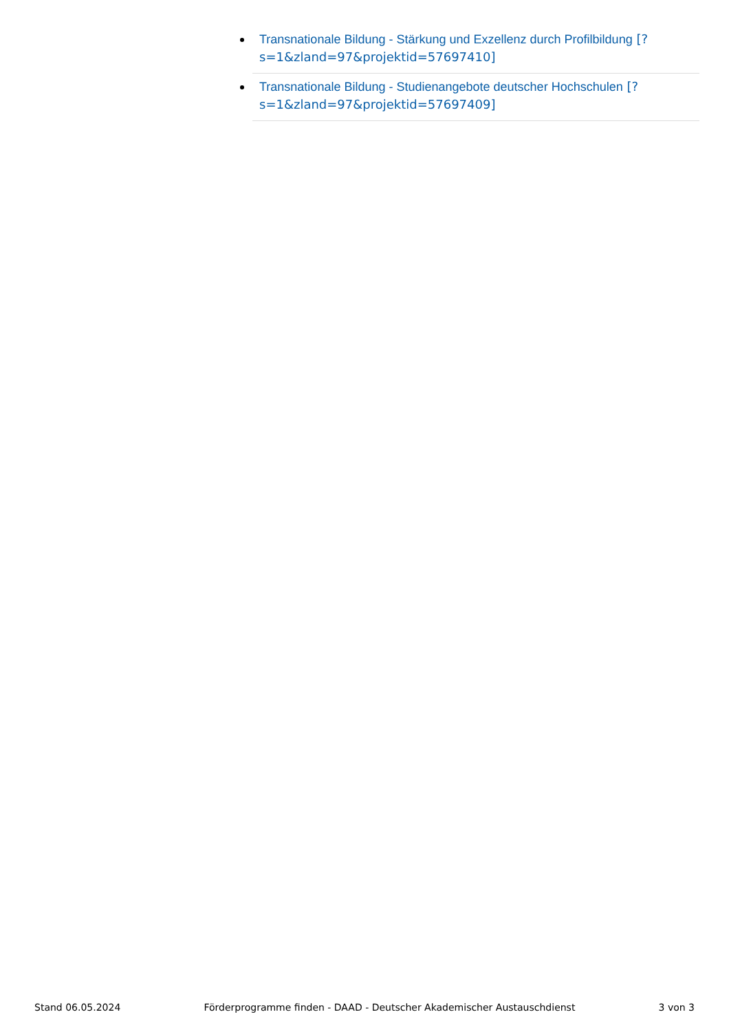Transnationale Bildung - Stärkung und Exzellenz durch Profilbildung [?s=1&zland=97&projektid=57697410]
Transnationale Bildung - Studienangebote deutscher Hochschulen [?s=1&zland=97&projektid=57697409]
Stand 06.05.2024 Förderprogramme finden - DAAD - Deutscher Akademischer Austauschdienst 3 von 3